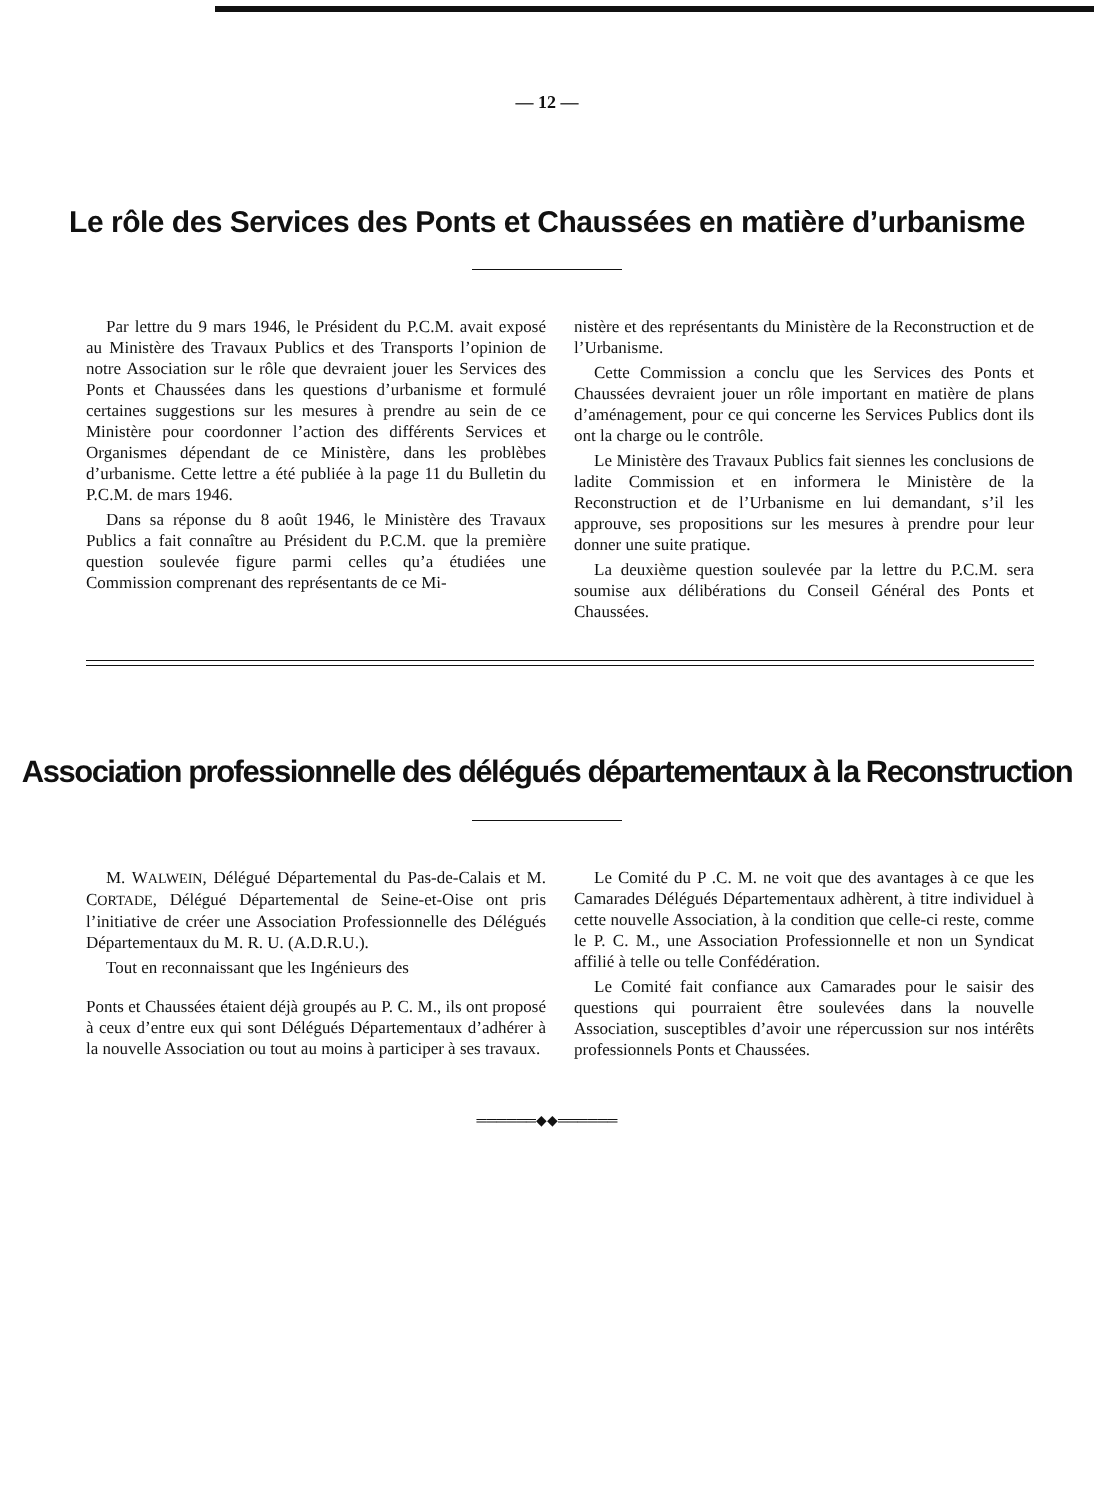— 12 —
Le rôle des Services des Ponts et Chaussées en matière d’urbanisme
Par lettre du 9 mars 1946, le Président du P.C.M. avait exposé au Ministère des Travaux Publics et des Transports l’opinion de notre Association sur le rôle que devraient jouer les Services des Ponts et Chaussées dans les questions d’urbanisme et formulé certaines suggestions sur les mesures à prendre au sein de ce Ministère pour coordonner l’action des différents Services et Organismes dépendant de ce Ministère, dans les problèbes d’urbanisme. Cette lettre a été publiée à la page 11 du Bulletin du P.C.M. de mars 1946.
Dans sa réponse du 8 août 1946, le Ministère des Travaux Publics a fait connaître au Président du P.C.M. que la première question soulevée figure parmi celles qu’a étudiées une Commission comprenant des représentants de ce Mi-
nistère et des représentants du Ministère de la Reconstruction et de l’Urbanisme.
Cette Commission a conclu que les Services des Ponts et Chaussées devraient jouer un rôle important en matière de plans d’aménagement, pour ce qui concerne les Services Publics dont ils ont la charge ou le contrôle.
Le Ministère des Travaux Publics fait siennes les conclusions de ladite Commission et en informera le Ministère de la Reconstruction et de l’Urbanisme en lui demandant, s’il les approuve, ses propositions sur les mesures à prendre pour leur donner une suite pratique.
La deuxième question soulevée par la lettre du P.C.M. sera soumise aux délibérations du Conseil Général des Ponts et Chaussées.
Association professionnelle des délégués départementaux à la Reconstruction
M. WALWEIN, Délégué Départemental du Pas-de-Calais et M. CORTADE, Délégué Départemental de Seine-et-Oise ont pris l’initiative de créer une Association Professionnelle des Délégués Départementaux du M. R. U. (A.D.R.U.).
Tout en reconnaissant que les Ingénieurs des
Ponts et Chaussées étaient déjà groupés au P. C. M., ils ont proposé à ceux d’entre eux qui sont Délégués Départementaux d’adhérer à la nouvelle Association ou tout au moins à participer à ses travaux.
Le Comité du P .C. M. ne voit que des avantages à ce que les Camarades Délégués Départementaux adhèrent, à titre individuel à cette nouvelle Association, à la condition que celle-ci reste, comme le P. C. M., une Association Professionnelle et non un Syndicat affilié à telle ou telle Confédération.
Le Comité fait confiance aux Camarades pour le saisir des questions qui pourraient être soulevées dans la nouvelle Association, susceptibles d’avoir une répercussion sur nos intérêts professionnels Ponts et Chaussées.
══════◆◆══════